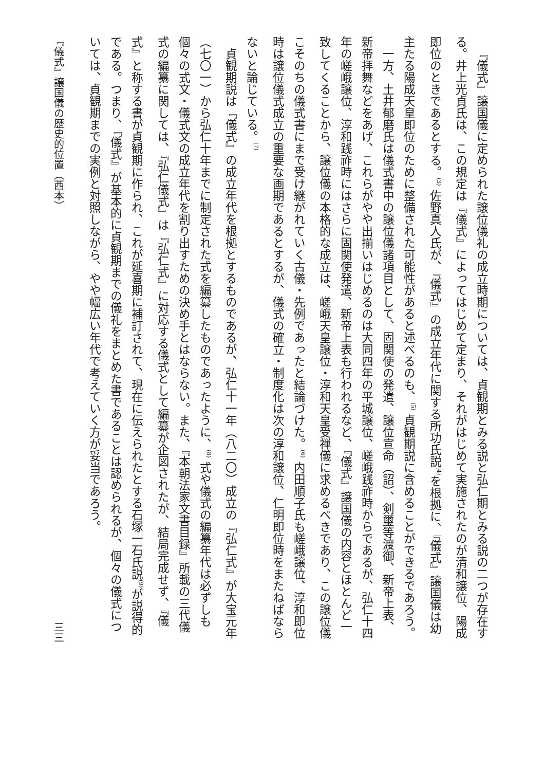『儀式』譲国儀に定められた譲位儀礼の成立時期については、貞観期とみる説と弘仁期とみる説の二つが存在する。井上光貞氏は、この規定は『儀式』によってはじめて定まり、それがはじめて実施されたのが清和譲位、陽成即位のときであるとする。<sup>(3)</sup> 佐野真人氏が、『儀式』の成立年代に関する所功氏説<sup>(4)</sup>を根拠に、『儀式』譲国儀は幼主たる陽成天皇即位のために整備された可能性があると述べるのも、<sup>(5)</sup> 貞観期説に含めることができるであろう。
一方、土井郁磨氏は儀式書中の譲位儀諸項目として、固関使の発遣、譲位宣命（詔）、剣璽等渡御、新帝上表、新帝拝舞などをあげ、これらがやや出揃いはじめるのは大同四年の平城譲位、嵯峨践祚時からであるが、弘仁十四年の嵯峨譲位、淳和践祚時にはさらに固関使発遣、新帝上表も行われるなど、『儀式』譲国儀の内容とほとんど一致してくることから、譲位儀の本格的な成立は、嵯峨天皇譲位・淳和天皇受禅儀に求めるべきであり、この譲位儀こそのちの儀式書にまで受け継がれていく古儀・先例であったと結論づけた。<sup>(6)</sup> 内田順子氏も嵯峨譲位、淳和即位時は譲位儀式成立の重要な画期であるとするが、儀式の確立・制度化は次の淳和譲位、仁明即位時をまたねばならないと論じている。<sup>(7)</sup>
貞観期説は『儀式』の成立年代を根拠とするものであるが、弘仁十一年（八二〇）成立の『弘仁式』が大宝元年（七〇一）から弘仁十年までに制定された式を編纂したものであったように、<sup>(8)</sup> 式や儀式の編纂年代は必ずしも個々の式文・儀式文の成立年代を割り出すための決め手とはならない。また、『本朝法家文書目録』所載の三代儀式の編纂に関しては、『弘仁儀式』は『弘仁式』に対応する儀式として編纂が企図されたが、結局完成せず、『儀式』と称する書が貞観期に作られ、これが延喜期に補訂されて、現在に伝えられたとする石塚一石氏説<sup>(9)</sup>が説得的である。つまり、『儀式』が基本的に貞観期までの儀礼をまとめた書であることは認められるが、個々の儀式については、貞観期までの実例と対照しながら、やや幅広い年代で考えていく方が妥当であろう。
『儀式』譲国儀の歴史的位置（西本）
三三